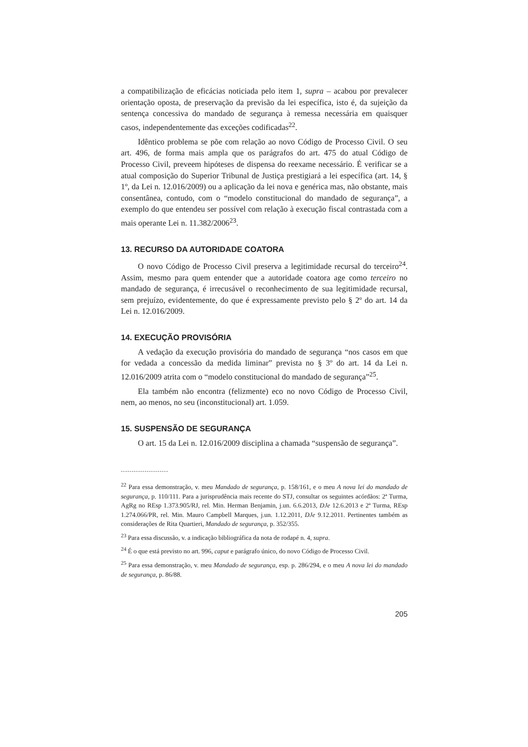a compatibilização de eficácias noticiada pelo item 1, supra – acabou por prevalecer orientação oposta, de preservação da previsão da lei específica, isto é, da sujeição da sentença concessiva do mandado de segurança à remessa necessária em quaisquer casos, independentemente das exceções codificadas<sup>22</sup>.
Idêntico problema se põe com relação ao novo Código de Processo Civil. O seu art. 496, de forma mais ampla que os parágrafos do art. 475 do atual Código de Processo Civil, preveem hipóteses de dispensa do reexame necessário. É verificar se a atual composição do Superior Tribunal de Justiça prestigiará a lei específica (art. 14, § 1º, da Lei n. 12.016/2009) ou a aplicação da lei nova e genérica mas, não obstante, mais consentânea, contudo, com o “modelo constitucional do mandado de segurança”, a exemplo do que entendeu ser possível com relação à execução fiscal contrastada com a mais operante Lei n. 11.382/2006<sup>23</sup>.
13. RECURSO DA AUTORIDADE COATORA
O novo Código de Processo Civil preserva a legitimidade recursal do terceiro<sup>24</sup>. Assim, mesmo para quem entender que a autoridade coatora age como terceiro no mandado de segurança, é irrecusável o reconhecimento de sua legitimidade recursal, sem prejuízo, evidentemente, do que é expressamente previsto pelo § 2º do art. 14 da Lei n. 12.016/2009.
14. EXECUÇÃO PROVISÓRIA
A vedação da execução provisória do mandado de segurança “nos casos em que for vedada a concessão da medida liminar” prevista no § 3º do art. 14 da Lei n. 12.016/2009 atrita com o “modelo constitucional do mandado de segurança”<sup>25</sup>.
Ela também não encontra (felizmente) eco no novo Código de Processo Civil, nem, ao menos, no seu (inconstitucional) art. 1.059.
15. SUSPENSÃO DE SEGURANÇA
O art. 15 da Lei n. 12.016/2009 disciplina a chamada “suspensão de segurança”.
----------------------
<sup>22</sup> Para essa demonstração, v. meu Mandado de segurança, p. 158/161, e o meu A nova lei do mandado de segurança, p. 110/111. Para a jurisprudência mais recente do STJ, consultar os seguintes acórdãos: 2ª Turma, AgRg no REsp 1.373.905/RJ, rel. Min. Herman Benjamin, j.un. 6.6.2013, DJe 12.6.2013 e 2ª Turma, REsp 1.274.066/PR, rel. Min. Mauro Campbell Marques, j.un. 1.12.2011, DJe 9.12.2011. Pertinentes também as considerações de Rita Quartieri, Mandado de segurança, p. 352/355.
<sup>23</sup> Para essa discussão, v. a indicação bibliográfica da nota de rodapé n. 4, supra.
<sup>24</sup> É o que está previsto no art. 996, caput e parágrafo único, do novo Código de Processo Civil.
<sup>25</sup> Para essa demonstração, v. meu Mandado de segurança, esp. p. 286/294, e o meu A nova lei do mandado de segurança, p. 86/88.
205